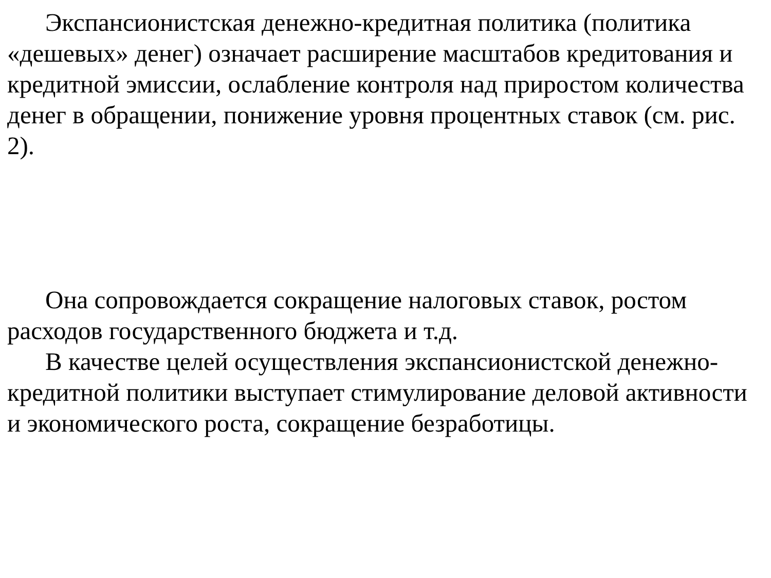Экспансионистская денежно-кредитная политика (политика «дешевых» денег) означает расширение масштабов кредитования и кредитной эмиссии, ослабление контроля над приростом количества денег в обращении, понижение уровня процентных ставок (см. рис. 2).
Она сопровождается сокращение налоговых ставок, ростом расходов государственного бюджета и т.д.
В качестве целей осуществления экспансионистской денежно-кредитной политики выступает стимулирование деловой активности и экономического роста, сокращение безработицы.